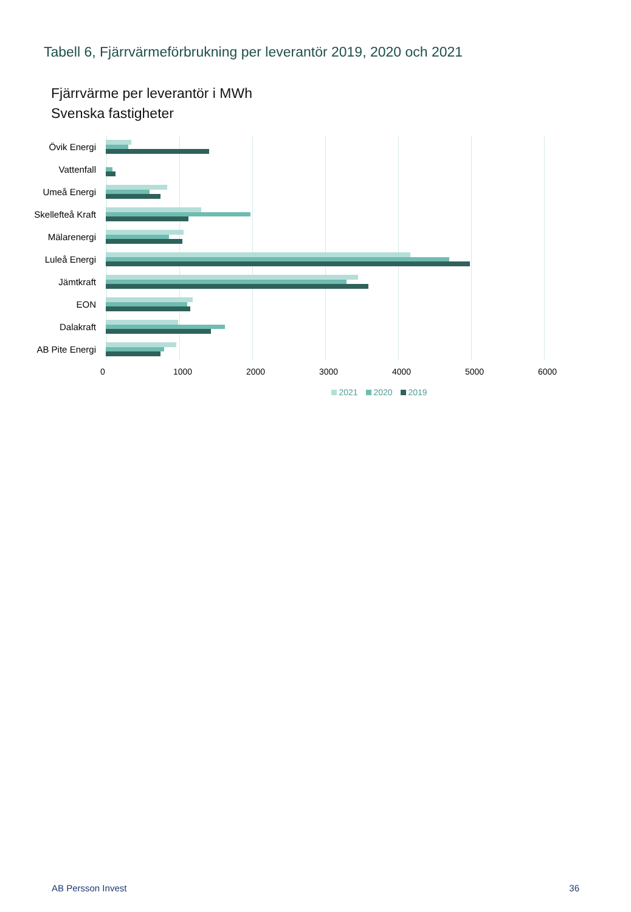Tabell 6, Fjärrvärmeförbrukning per leverantör 2019, 2020 och 2021
Fjärrvärme per leverantör i MWh
Svenska fastigheter
Övik Energi
Vattenfall
Umeå Energi
Skellefteå Kraft
Mälarenergi
Luleå Energi
Jämtkraft
EON
Dalakraft
AB Pite Energi
0 1000 2000 3000 4000 5000 6000
2021 2020 2019
AB Persson Invest 36